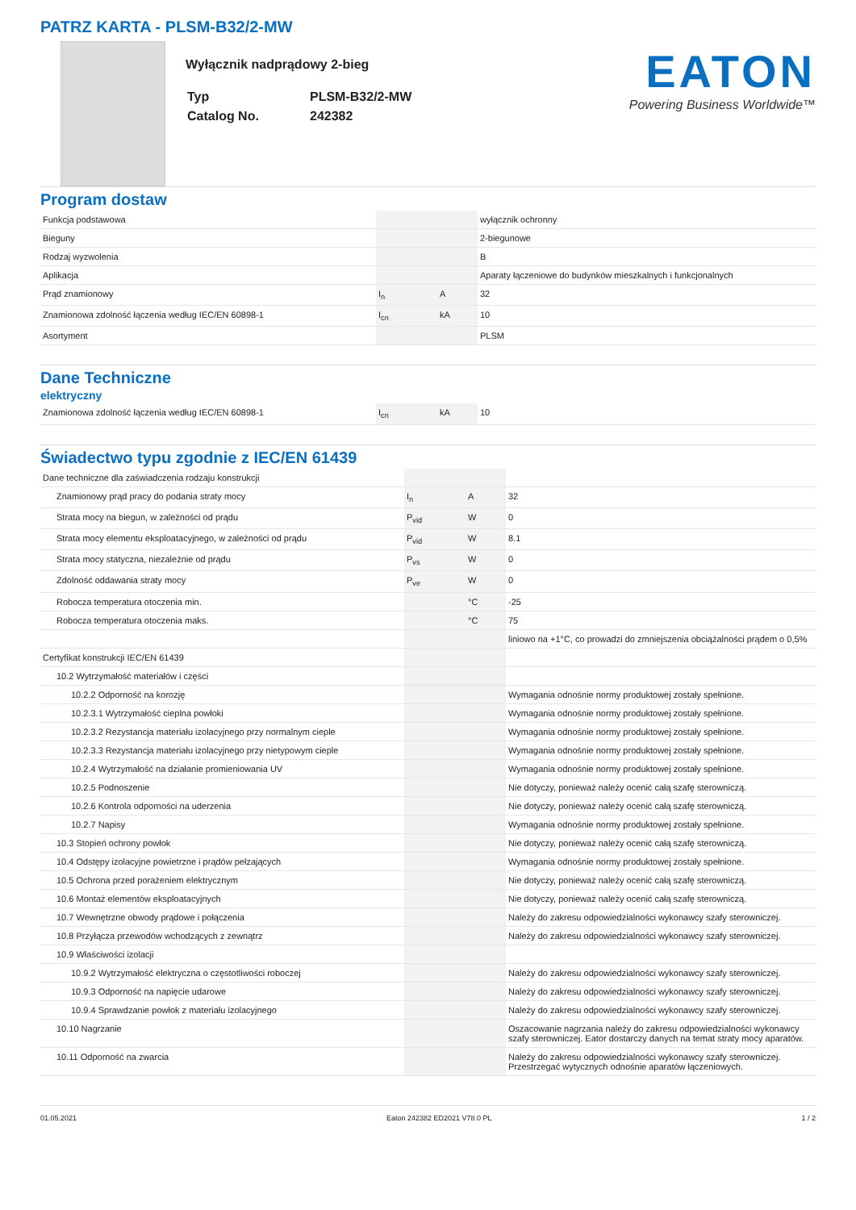PATRZ KARTA - PLSM-B32/2-MW
Wyłącznik nadprądowy 2-bieg
| Typ | PLSM-B32/2-MW |
| Catalog No. | 242382 |
EATON
Powering Business Worldwide™
Program dostaw
| Funkcja podstawowa | | | wyłącznik ochronny |
| Bieguny | | | 2-biegunowe |
| Rodzaj wyzwolenia | | | B |
| Aplikacja | | | Aparaty łączeniowe do budynków mieszkalnych i funkcjonalnych |
| Prąd znamionowy | I<sub>n</sub> | A | 32 |
| Znamionowa zdolność łączenia według IEC/EN 60898-1 | I<sub>cn</sub> | kA | 10 |
| Asortyment | | | PLSM |
Dane Techniczne
elektryczny
| Znamionowa zdolność łączenia według IEC/EN 60898-1 | I<sub>cn</sub> | kA | 10 |
Świadectwo typu zgodnie z IEC/EN 61439
| Dane techniczne dla zaświadczenia rodzaju konstrukcji | | | |
| Znamionowy prąd pracy do podania straty mocy | I<sub>n</sub> | A | 32 |
| Strata mocy na biegun, w zależności od prądu | P<sub>vid</sub> | W | 0 |
| Strata mocy elementu eksploatacyjnego, w zależności od prądu | P<sub>vid</sub> | W | 8.1 |
| Strata mocy statyczna, niezależnie od prądu | P<sub>vs</sub> | W | 0 |
| Zdolność oddawania straty mocy | P<sub>ve</sub> | W | 0 |
| Robocza temperatura otoczenia min. | | °C | -25 |
| Robocza temperatura otoczenia maks. | | °C | 75 |
| | | | liniowo na +1°C, co prowadzi do zmniejszenia obciążalności prądem o 0,5% |
| Certyfikat konstrukcji IEC/EN 61439 | | | |
| 10.2 Wytrzymałość materiałów i części | | | |
| 10.2.2 Odporność na korozję | | | Wymagania odnośnie normy produktowej zostały spełnione. |
| 10.2.3.1 Wytrzymałość cieplna powłoki | | | Wymagania odnośnie normy produktowej zostały spełnione. |
| 10.2.3.2 Rezystancja materiału izolacyjnego przy normalnym cieple | | | Wymagania odnośnie normy produktowej zostały spełnione. |
| 10.2.3.3 Rezystancja materiału izolacyjnego przy nietypowym cieple | | | Wymagania odnośnie normy produktowej zostały spełnione. |
| 10.2.4 Wytrzymałość na działanie promieniowania UV | | | Wymagania odnośnie normy produktowej zostały spełnione. |
| 10.2.5 Podnoszenie | | | Nie dotyczy, ponieważ należy ocenić całą szafę sterowniczą. |
| 10.2.6 Kontrola odporności na uderzenia | | | Nie dotyczy, ponieważ należy ocenić całą szafę sterowniczą. |
| 10.2.7 Napisy | | | Wymagania odnośnie normy produktowej zostały spełnione. |
| 10.3 Stopień ochrony powłok | | | Nie dotyczy, ponieważ należy ocenić całą szafę sterowniczą. |
| 10.4 Odstępy izolacyjne powietrzne i prądów pełzających | | | Wymagania odnośnie normy produktowej zostały spełnione. |
| 10.5 Ochrona przed porażeniem elektrycznym | | | Nie dotyczy, ponieważ należy ocenić całą szafę sterowniczą. |
| 10.6 Montaż elementów eksploatacyjnych | | | Nie dotyczy, ponieważ należy ocenić całą szafę sterowniczą. |
| 10.7 Wewnętrzne obwody prądowe i połączenia | | | Należy do zakresu odpowiedzialności wykonawcy szafy sterowniczej. |
| 10.8 Przyłącza przewodów wchodzących z zewnątrz | | | Należy do zakresu odpowiedzialności wykonawcy szafy sterowniczej. |
| 10.9 Właściwości izolacji | | | |
| 10.9.2 Wytrzymałość elektryczna o częstotliwości roboczej | | | Należy do zakresu odpowiedzialności wykonawcy szafy sterowniczej. |
| 10.9.3 Odporność na napięcie udarowe | | | Należy do zakresu odpowiedzialności wykonawcy szafy sterowniczej. |
| 10.9.4 Sprawdzanie powłok z materiału izolacyjnego | | | Należy do zakresu odpowiedzialności wykonawcy szafy sterowniczej. |
| 10.10 Nagrzanie | | | Oszacowanie nagrzania należy do zakresu odpowiedzialności wykonawcy szafy sterowniczej. Eator dostarczy danych na temat straty mocy aparatów. |
| 10.11 Odporność na zwarcia | | | Należy do zakresu odpowiedzialności wykonawcy szafy sterowniczej. Przestrzegać wytycznych odnośnie aparatów łączeniowych. |
01.05.2021 Eaton 242382 ED2021 V78.0 PL 1 / 2